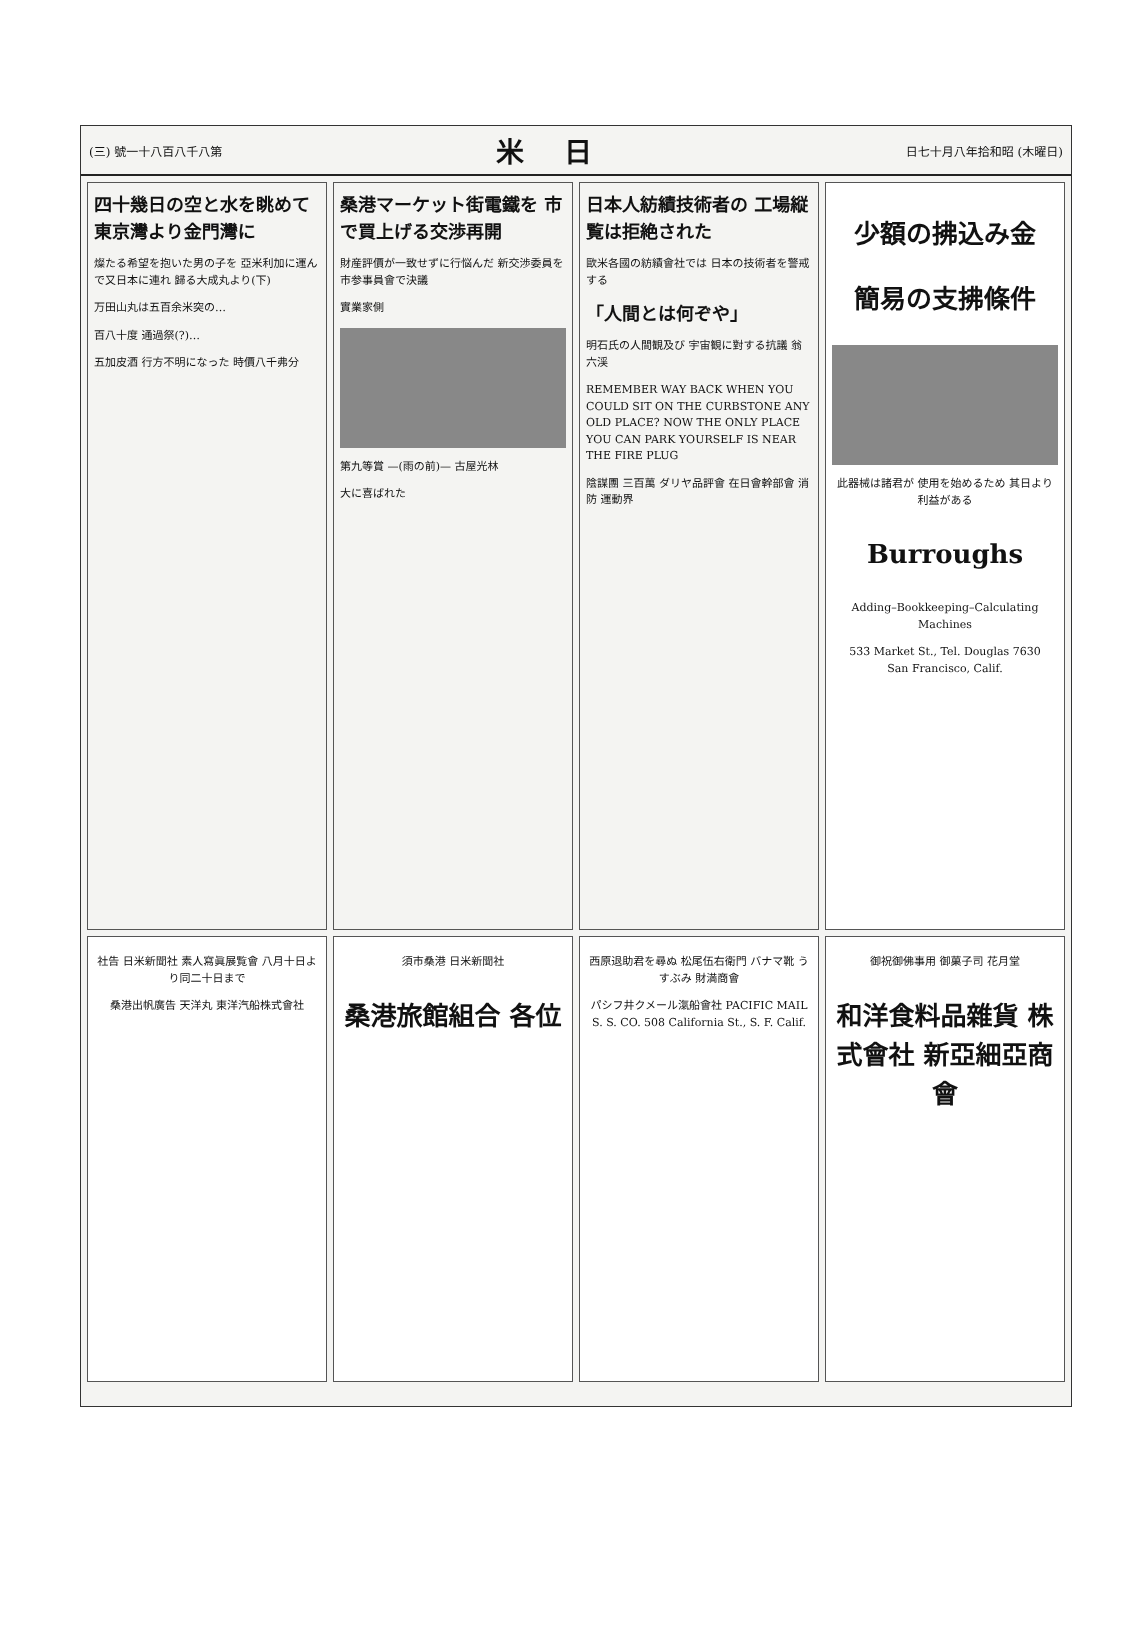(三) 號一十八百八千八第 米日 日七十月八年拾和昭 (木曜日)
四十幾日の空と水を眺めて 東京灣より金門灣に
燦たる希望を抱いた男の子を 亞米利加に運んで又日本に連れ 歸る大成丸より(下)
万田山丸は五百余米突の…
百八十度 通過祭(?)…
五加皮酒 行方不明になった 時價八千弗分
桑港マーケット街電鐵を 市で買上げる交渉再開
財産評價が一致せずに行悩んだ 新交渉委員を市参事員會で決議
實業家側
第九等賞 —(雨の前)— 古屋光林
大に喜ばれた
日本人紡績技術者の 工場縦覧は拒絶された
歐米各國の紡績會社では 日本の技術者を警戒する
「人間とは何ぞや」
明石氏の人間観及び 宇宙観に對する抗議 翁六渓
REMEMBER WAY BACK WHEN YOU COULD SIT ON THE CURBSTONE ANY OLD PLACE? NOW THE ONLY PLACE YOU CAN PARK YOURSELF IS NEAR THE FIRE PLUG
陰謀團 三百萬 ダリヤ品評會 在日會幹部會 消防 運動界
少額の拂込み金
簡易の支拂條件
此器械は諸君が 使用を始めるため 其日より利益がある
Burroughs
Adding–Bookkeeping–Calculating Machines
533 Market St., Tel. Douglas 7630
San Francisco, Calif.
社告 日米新聞社 素人寫眞展覧會 八月十日より同二十日まで
桑港出帆廣告 天洋丸 東洋汽船株式會社
須市桑港 日米新聞社
桑港旅館組合 各位
西原退助君を尋ぬ 松尾伍右衛門 バナマ靴 うすぶみ 財満商會
パシフ井クメール滊船會社 PACIFIC MAIL S. S. CO. 508 California St., S. F. Calif.
御祝御佛事用 御菓子司 花月堂
和洋食料品雜貨 株式會社 新亞細亞商會